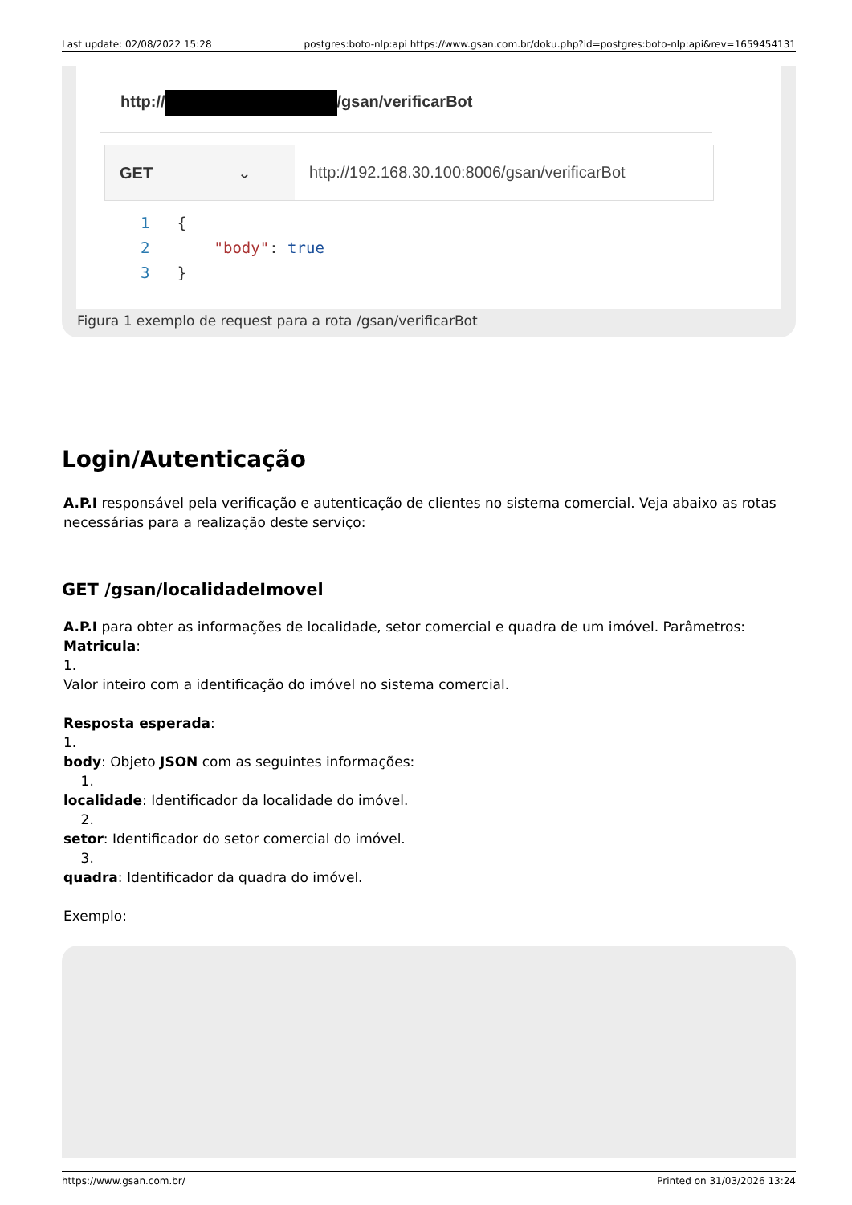Last update: 02/08/2022 15:28 postgres:boto-nlp:api https://www.gsan.com.br/doku.php?id=postgres:boto-nlp:api&rev=1659454131
http:// /gsan/verificarBot
GET ⌄ http://192.168.30.100:8006/gsan/verificarBot
1 {
2 "body": true
3 }
Figura 1 exemplo de request para a rota /gsan/verificarBot
Login/Autenticação
A.P.I responsável pela verificação e autenticação de clientes no sistema comercial. Veja abaixo as rotas necessárias para a realização deste serviço:
GET /gsan/localidadeImovel
A.P.I para obter as informações de localidade, setor comercial e quadra de um imóvel. Parâmetros:
Matricula:
1.
Valor inteiro com a identificação do imóvel no sistema comercial.
Resposta esperada:
1.
body: Objeto JSON com as seguintes informações:
1.
localidade: Identificador da localidade do imóvel.
2.
setor: Identificador do setor comercial do imóvel.
3.
quadra: Identificador da quadra do imóvel.
Exemplo:
https://www.gsan.com.br/ Printed on 31/03/2026 13:24